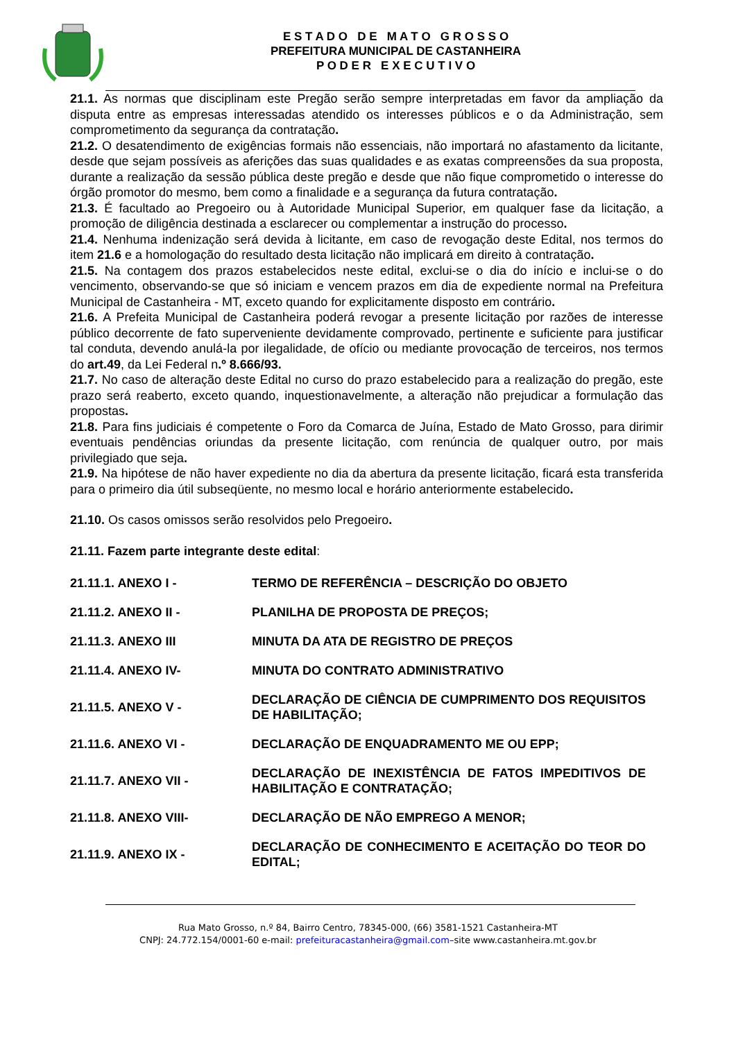E S T A D O D E M A T O G R O S S O
PREFEITURA MUNICIPAL DE CASTANHEIRA
P O D E R E X E C U T I V O
21.1. As normas que disciplinam este Pregão serão sempre interpretadas em favor da ampliação da disputa entre as empresas interessadas atendido os interesses públicos e o da Administração, sem comprometimento da segurança da contratação.
21.2. O desatendimento de exigências formais não essenciais, não importará no afastamento da licitante, desde que sejam possíveis as aferições das suas qualidades e as exatas compreensões da sua proposta, durante a realização da sessão pública deste pregão e desde que não fique comprometido o interesse do órgão promotor do mesmo, bem como a finalidade e a segurança da futura contratação.
21.3. É facultado ao Pregoeiro ou à Autoridade Municipal Superior, em qualquer fase da licitação, a promoção de diligência destinada a esclarecer ou complementar a instrução do processo.
21.4. Nenhuma indenização será devida à licitante, em caso de revogação deste Edital, nos termos do item 21.6 e a homologação do resultado desta licitação não implicará em direito à contratação.
21.5. Na contagem dos prazos estabelecidos neste edital, exclui-se o dia do início e inclui-se o do vencimento, observando-se que só iniciam e vencem prazos em dia de expediente normal na Prefeitura Municipal de Castanheira - MT, exceto quando for explicitamente disposto em contrário.
21.6. A Prefeita Municipal de Castanheira poderá revogar a presente licitação por razões de interesse público decorrente de fato superveniente devidamente comprovado, pertinente e suficiente para justificar tal conduta, devendo anulá-la por ilegalidade, de ofício ou mediante provocação de terceiros, nos termos do art.49, da Lei Federal n.º 8.666/93.
21.7. No caso de alteração deste Edital no curso do prazo estabelecido para a realização do pregão, este prazo será reaberto, exceto quando, inquestionavelmente, a alteração não prejudicar a formulação das propostas.
21.8. Para fins judiciais é competente o Foro da Comarca de Juína, Estado de Mato Grosso, para dirimir eventuais pendências oriundas da presente licitação, com renúncia de qualquer outro, por mais privilegiado que seja.
21.9. Na hipótese de não haver expediente no dia da abertura da presente licitação, ficará esta transferida para o primeiro dia útil subseqüente, no mesmo local e horário anteriormente estabelecido.
21.10. Os casos omissos serão resolvidos pelo Pregoeiro.
21.11. Fazem parte integrante deste edital:
| 21.11.1. ANEXO I - | TERMO DE REFERÊNCIA – DESCRIÇÃO DO OBJETO |
| 21.11.2. ANEXO II - | PLANILHA DE PROPOSTA DE PREÇOS; |
| 21.11.3. ANEXO III | MINUTA DA ATA DE REGISTRO DE PREÇOS |
| 21.11.4. ANEXO IV- | MINUTA DO CONTRATO ADMINISTRATIVO |
| 21.11.5. ANEXO V - | DECLARAÇÃO DE CIÊNCIA DE CUMPRIMENTO DOS REQUISITOS DE HABILITAÇÃO; |
| 21.11.6. ANEXO VI - | DECLARAÇÃO DE ENQUADRAMENTO ME OU EPP; |
| 21.11.7. ANEXO VII - | DECLARAÇÃO DE INEXISTÊNCIA DE FATOS IMPEDITIVOS DE HABILITAÇÃO E CONTRATAÇÃO; |
| 21.11.8. ANEXO VIII- | DECLARAÇÃO DE NÃO EMPREGO A MENOR; |
| 21.11.9. ANEXO IX - | DECLARAÇÃO DE CONHECIMENTO E ACEITAÇÃO DO TEOR DO EDITAL; |
Rua Mato Grosso, n.º 84, Bairro Centro, 78345-000, (66) 3581-1521 Castanheira-MT
CNPJ: 24.772.154/0001-60 e-mail: prefeituracastanheira@gmail.com–site www.castanheira.mt.gov.br